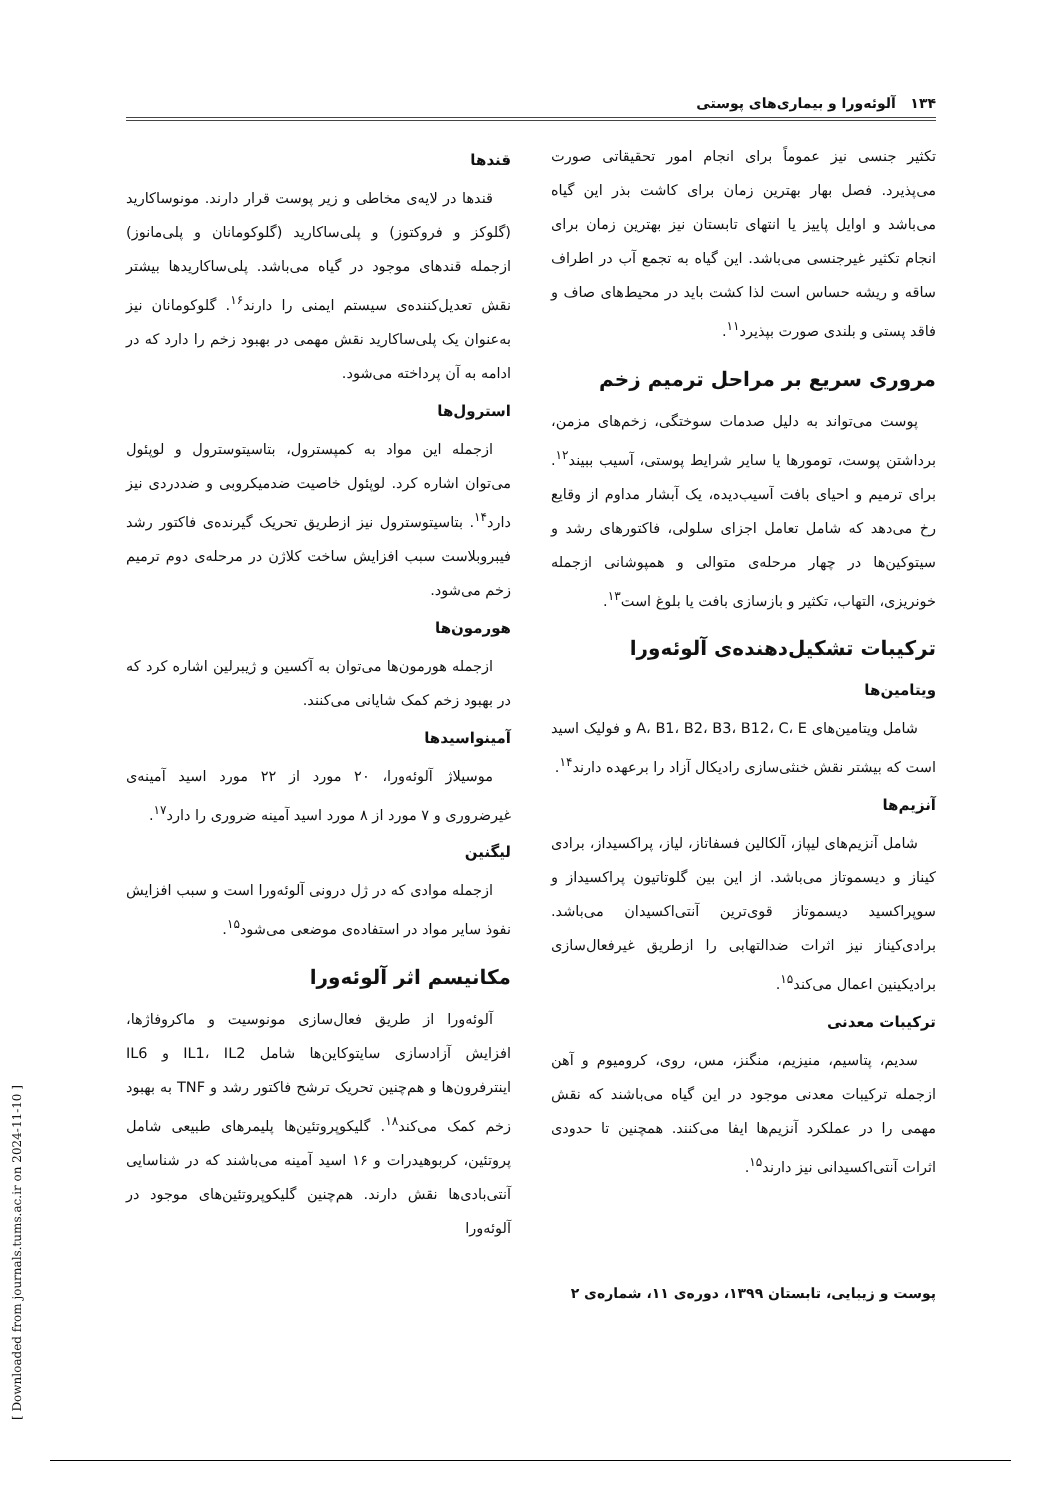۱۳۴ آلوئه‌ورا و بیماری‌های پوستی
تکثیر جنسی نیز عموماً برای انجام امور تحقیقاتی صورت می‌پذیرد. فصل بهار بهترین زمان برای کاشت بذر این گیاه می‌باشد و اوایل پاییز یا انتهای تابستان نیز بهترین زمان برای انجام تکثیر غیرجنسی می‌باشد. این گیاه به تجمع آب در اطراف ساقه و ریشه حساس است لذا کشت باید در محیط‌های صاف و فاقد پستی و بلندی صورت بپذیرد<sup>۱۱</sup>.
مروری سریع بر مراحل ترمیم زخم
پوست می‌تواند به دلیل صدمات سوختگی، زخم‌های مزمن، برداشتن پوست، تومورها یا سایر شرایط پوستی، آسیب ببیند<sup>۱۲</sup>. برای ترمیم و احیای بافت آسیب‌دیده، یک آبشار مداوم از وقایع رخ می‌دهد که شامل تعامل اجزای سلولی، فاکتورهای رشد و سیتوکین‌ها در چهار مرحله‌ی متوالی و همپوشانی ازجمله خونریزی، التهاب، تکثیر و بازسازی بافت یا بلوغ است<sup>۱۳</sup>.
ترکیبات تشکیل‌دهنده‌ی آلوئه‌ورا
ویتامین‌ها
شامل ویتامین‌های A، B1، B2، B3، B12، C، E و فولیک اسید است که بیشتر نقش خنثی‌سازی رادیکال آزاد را برعهده دارند<sup>۱۴</sup>.
آنزیم‌ها
شامل آنزیم‌های لیپاز، آلکالین فسفاتاز، لیاز، پراکسیداز، برادی کیناز و دیسموتاز می‌باشد. از این بین گلوتاتیون پراکسیداز و سوپراکسید دیسموتاز قوی‌ترین آنتی‌اکسیدان می‌باشد. برادی‌کیناز نیز اثرات ضدالتهابی را ازطریق غیرفعال‌سازی برادیکینین اعمال می‌کند<sup>۱۵</sup>.
ترکیبات معدنی
سدیم، پتاسیم، منیزیم، منگنز، مس، روی، کرومیوم و آهن ازجمله ترکیبات معدنی موجود در این گیاه می‌باشند که نقش مهمی را در عملکرد آنزیم‌ها ایفا می‌کنند. همچنین تا حدودی اثرات آنتی‌اکسیدانی نیز دارند<sup>۱۵</sup>.
قندها
قندها در لایه‌ی مخاطی و زیر پوست قرار دارند. مونوساکارید (گلوکز و فروکتوز) و پلی‌ساکارید (گلوکومانان و پلی‌مانوز) ازجمله قندهای موجود در گیاه می‌باشد. پلی‌ساکاریدها بیشتر نقش تعدیل‌کننده‌ی سیستم ایمنی را دارند<sup>۱۶</sup>. گلوکومانان نیز به‌عنوان یک پلی‌ساکارید نقش مهمی در بهبود زخم را دارد که در ادامه به آن پرداخته می‌شود.
استرول‌ها
ازجمله این مواد به کمپسترول، بتاسیتوسترول و لوپئول می‌توان اشاره کرد. لوپئول خاصیت ضدمیکروبی و ضددردی نیز دارد<sup>۱۴</sup>. بتاسیتوسترول نیز ازطریق تحریک گیرنده‌ی فاکتور رشد فیبروبلاست سبب افزایش ساخت کلاژن در مرحله‌ی دوم ترمیم زخم می‌شود.
هورمون‌ها
ازجمله هورمون‌ها می‌توان به آکسین و ژیبرلین اشاره کرد که در بهبود زخم کمک شایانی می‌کنند.
آمینواسیدها
موسیلاژ آلوئه‌ورا، ۲۰ مورد از ۲۲ مورد اسید آمینه‌ی غیرضروری و ۷ مورد از ۸ مورد اسید آمینه ضروری را دارد<sup>۱۷</sup>.
لیگنین
ازجمله موادی که در ژل درونی آلوئه‌ورا است و سبب افزایش نفوذ سایر مواد در استفاده‌ی موضعی می‌شود<sup>۱۵</sup>.
مکانیسم اثر آلوئه‌ورا
آلوئه‌ورا از طریق فعال‌سازی مونوسیت و ماکروفاژها، افزایش آزادسازی سایتوکاین‌ها شامل IL1، IL2 و IL6 اینترفرون‌ها و هم‌چنین تحریک ترشح فاکتور رشد و TNF به بهبود زخم کمک می‌کند<sup>۱۸</sup>. گلیکوپروتئین‌ها پلیمرهای طبیعی شامل پروتئین، کربوهیدرات و ۱۶ اسید آمینه می‌باشند که در شناسایی آنتی‌بادی‌ها نقش دارند. هم‌چنین گلیکوپروتئین‌های موجود در آلوئه‌ورا
پوست و زیبایی، تابستان ۱۳۹۹، دوره‌ی ۱۱، شماره‌ی ۲
[ Downloaded from journals.tums.ac.ir on 2024-11-10 ]